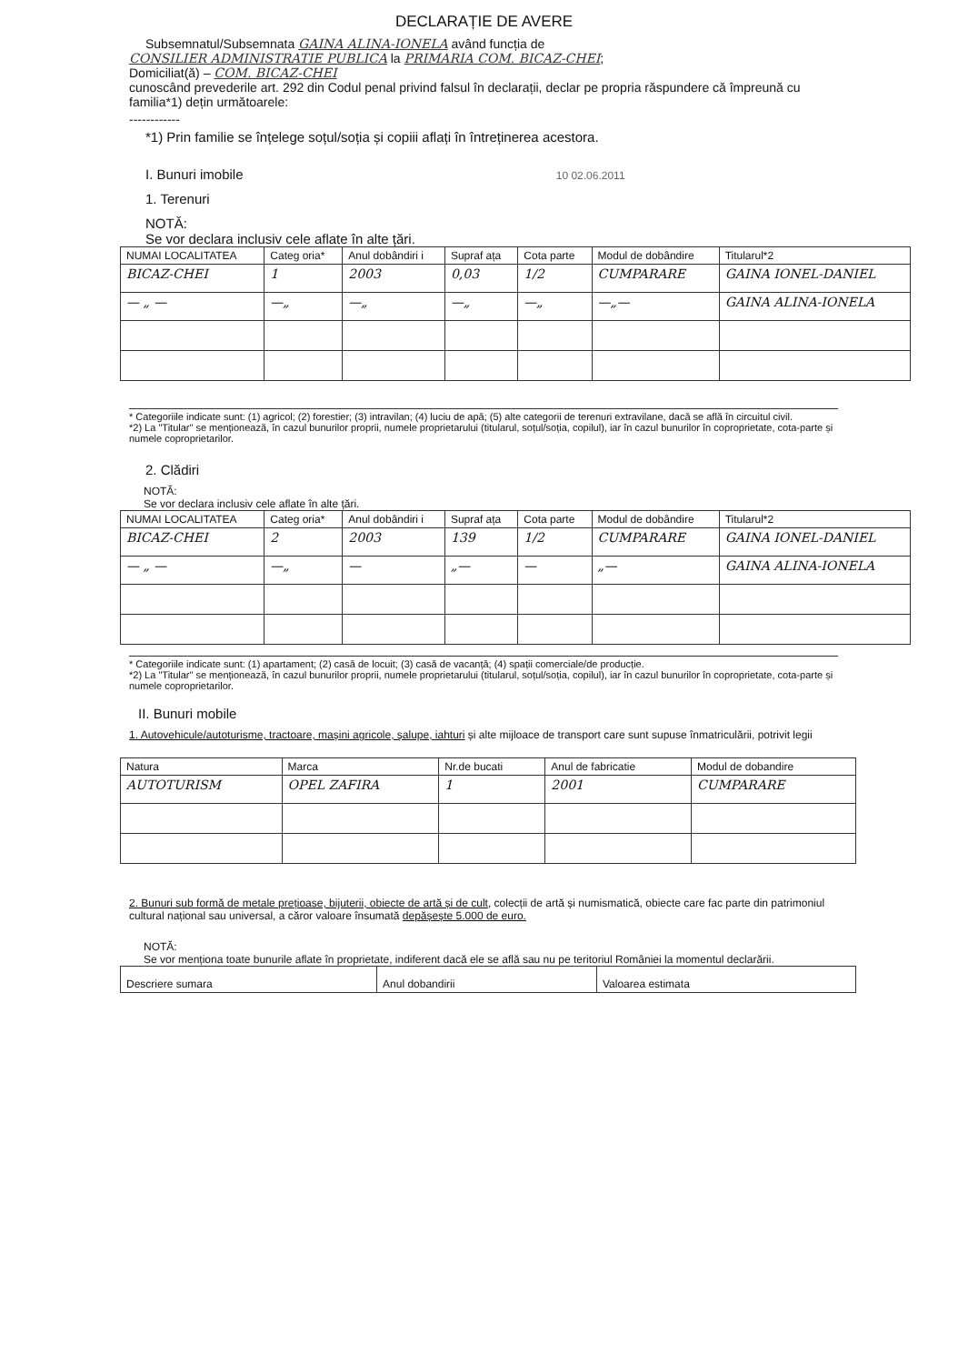DECLARAȚIE DE AVERE
Subsemnatul/Subsemnata GAINA ALINA-IONELA având funcția de
CONSILIER ADMINISTRATIE PUBLICA la PRIMARIA COM. BICAZ-CHEI;
Domiciliat(ă) – COM. BICAZ-CHEI
cunoscând prevederile art. 292 din Codul penal privind falsul în declarații, declar pe propria răspundere că împreună cu familia*1) dețin următoarele:
------------
*1) Prin familie se înțelege soțul/soția și copiii aflați în întreținerea acestora.
I. Bunuri imobile 10 02.06.2011
1. Terenuri
NOTĂ:
Se vor declara inclusiv cele aflate în alte țări.
| NUMAI LOCALITATEA | Categ oria* | Anul dobândiri i | Supraf ața | Cota parte | Modul de dobândire | Titularul*2 |
| --- | --- | --- | --- | --- | --- | --- |
| BICAZ-CHEI | 1 | 2003 | 0,03 | 1/2 | CUMPARARE | GAINA IONEL-DANIEL |
| — „ — | —„ | —„ | —„ | —„ | —„— | GAINA ALINA-IONELA |
* Categoriile indicate sunt: (1) agricol; (2) forestier; (3) intravilan; (4) luciu de apă; (5) alte categorii de terenuri extravilane, dacă se află în circuitul civil.
*2) La "Titular" se menționează, în cazul bunurilor proprii, numele proprietarului (titularul, soțul/soția, copilul), iar în cazul bunurilor în coproprietate, cota-parte și numele coproprietarilor.
2. Clădiri
NOTĂ:
Se vor declara inclusiv cele aflate în alte țări.
| NUMAI LOCALITATEA | Categ oria* | Anul dobândiri i | Supraf ața | Cota parte | Modul de dobândire | Titularul*2 |
| --- | --- | --- | --- | --- | --- | --- |
| BICAZ-CHEI | 2 | 2003 | 139 | 1/2 | CUMPARARE | GAINA IONEL-DANIEL |
| — „ — | —„ | — | „— | — | „— | GAINA ALINA-IONELA |
* Categoriile indicate sunt: (1) apartament; (2) casă de locuit; (3) casă de vacanță; (4) spații comerciale/de producție.
*2) La "Titular" se menționează, în cazul bunurilor proprii, numele proprietarului (titularul, soțul/soția, copilul), iar în cazul bunurilor în coproprietate, cota-parte și numele coproprietarilor.
II. Bunuri mobile
1. Autovehicule/autoturisme, tractoare, mașini agricole, șalupe, iahturi și alte mijloace de transport care sunt supuse înmatriculării, potrivit legii
| Natura | Marca | Nr.de bucati | Anul de fabricatie | Modul de dobandire |
| --- | --- | --- | --- | --- |
| AUTOTURISM | OPEL ZAFIRA | 1 | 2001 | CUMPARARE |
2. Bunuri sub formă de metale prețioase, bijuterii, obiecte de artă și de cult, colecții de artă și numismatică, obiecte care fac parte din patrimoniul cultural național sau universal, a căror valoare însumată depășește 5.000 de euro.
NOTĂ:
Se vor menționa toate bunurile aflate în proprietate, indiferent dacă ele se află sau nu pe teritoriul României la momentul declarării.
| Descriere sumara | Anul dobandirii | Valoarea estimata |
| --- | --- | --- |